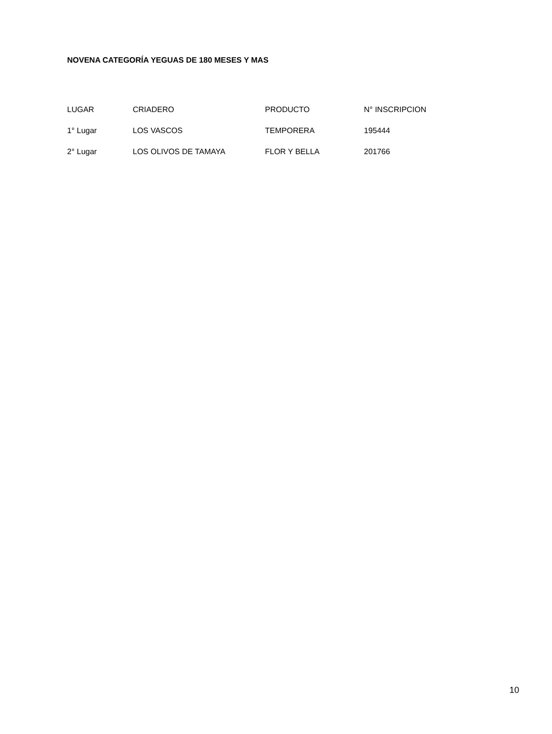NOVENA CATEGORÍA YEGUAS DE 180 MESES Y MAS
| LUGAR | CRIADERO | PRODUCTO | N° INSCRIPCION |
| --- | --- | --- | --- |
| 1° Lugar | LOS VASCOS | TEMPORERA | 195444 |
| 2° Lugar | LOS OLIVOS DE TAMAYA | FLOR Y BELLA | 201766 |
10